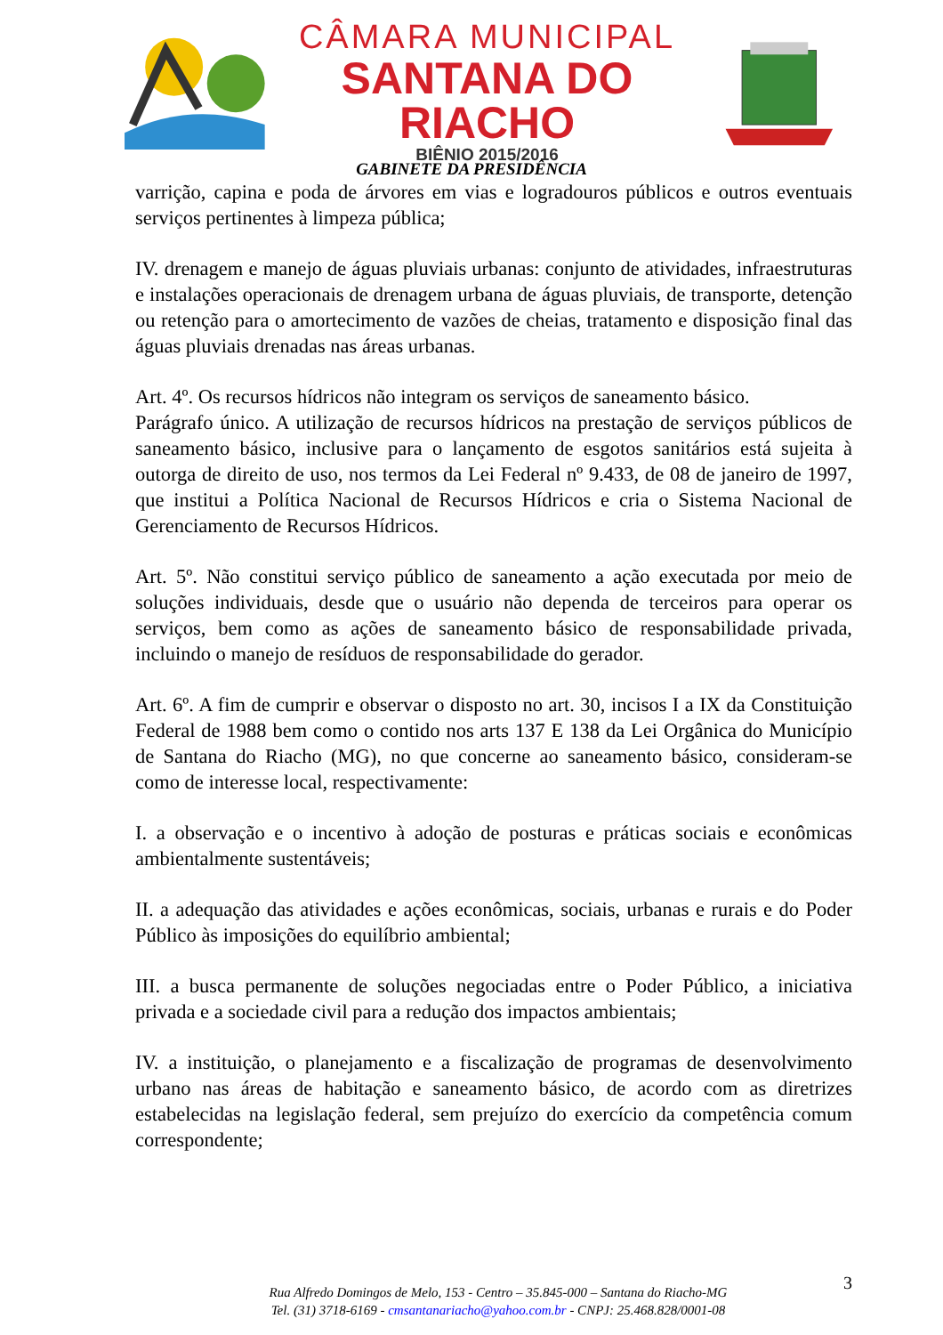CÂMARA MUNICIPAL
SANTANA DO RIACHO
BIÊNIO 2015/2016
GABINETE DA PRESIDÊNCIA
varrição, capina e poda de árvores em vias e logradouros públicos e outros eventuais serviços pertinentes à limpeza pública;
IV. drenagem e manejo de águas pluviais urbanas: conjunto de atividades, infraestruturas e instalações operacionais de drenagem urbana de águas pluviais, de transporte, detenção ou retenção para o amortecimento de vazões de cheias, tratamento e disposição final das águas pluviais drenadas nas áreas urbanas.
Art. 4º. Os recursos hídricos não integram os serviços de saneamento básico.
Parágrafo único. A utilização de recursos hídricos na prestação de serviços públicos de saneamento básico, inclusive para o lançamento de esgotos sanitários está sujeita à outorga de direito de uso, nos termos da Lei Federal nº 9.433, de 08 de janeiro de 1997, que institui a Política Nacional de Recursos Hídricos e cria o Sistema Nacional de Gerenciamento de Recursos Hídricos.
Art. 5º. Não constitui serviço público de saneamento a ação executada por meio de soluções individuais, desde que o usuário não dependa de terceiros para operar os serviços, bem como as ações de saneamento básico de responsabilidade privada, incluindo o manejo de resíduos de responsabilidade do gerador.
Art. 6º. A fim de cumprir e observar o disposto no art. 30, incisos I a IX da Constituição Federal de 1988 bem como o contido nos arts 137 E 138 da Lei Orgânica do Município de Santana do Riacho (MG), no que concerne ao saneamento básico, consideram-se como de interesse local, respectivamente:
I. a observação e o incentivo à adoção de posturas e práticas sociais e econômicas ambientalmente sustentáveis;
II. a adequação das atividades e ações econômicas, sociais, urbanas e rurais e do Poder Público às imposições do equilíbrio ambiental;
III. a busca permanente de soluções negociadas entre o Poder Público, a iniciativa privada e a sociedade civil para a redução dos impactos ambientais;
IV. a instituição, o planejamento e a fiscalização de programas de desenvolvimento urbano nas áreas de habitação e saneamento básico, de acordo com as diretrizes estabelecidas na legislação federal, sem prejuízo do exercício da competência comum correspondente;
3
Rua Alfredo Domingos de Melo, 153 - Centro – 35.845-000 – Santana do Riacho-MG
Tel. (31) 3718-6169 - cmsantanariacho@yahoo.com.br - CNPJ: 25.468.828/0001-08